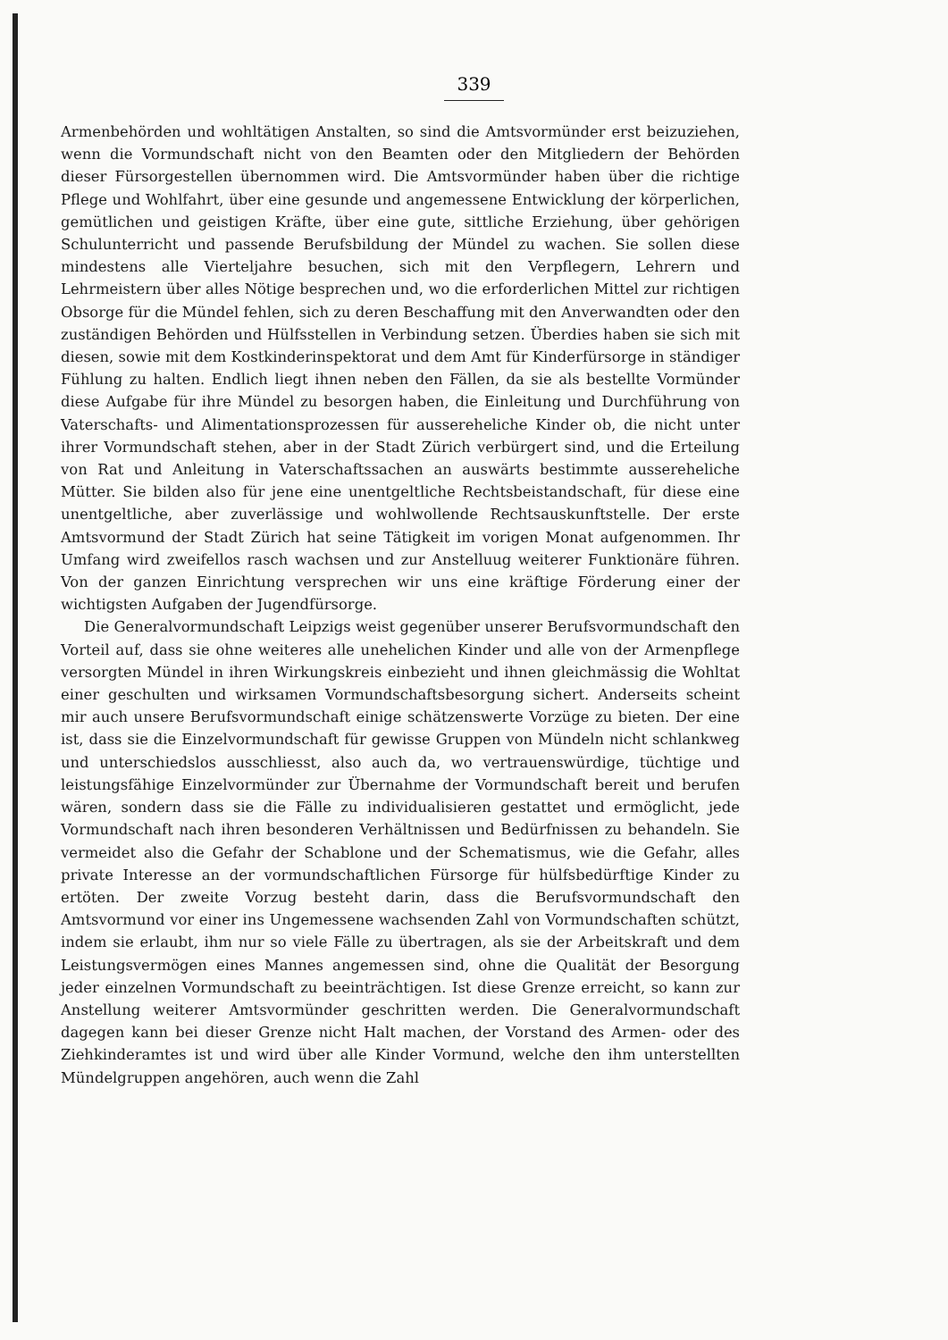339
Armenbehörden und wohltätigen Anstalten, so sind die Amtsvormünder erst beizuziehen, wenn die Vormundschaft nicht von den Beamten oder den Mitgliedern der Behörden dieser Fürsorgestellen übernommen wird. Die Amtsvormünder haben über die richtige Pflege und Wohlfahrt, über eine gesunde und angemessene Entwicklung der körperlichen, gemütlichen und geistigen Kräfte, über eine gute, sittliche Erziehung, über gehörigen Schulunterricht und passende Berufsbildung der Mündel zu wachen. Sie sollen diese mindestens alle Vierteljahre besuchen, sich mit den Verpflegern, Lehrern und Lehrmeistern über alles Nötige besprechen und, wo die erforderlichen Mittel zur richtigen Obsorge für die Mündel fehlen, sich zu deren Beschaffung mit den Anverwandten oder den zuständigen Behörden und Hülfsstellen in Verbindung setzen. Überdies haben sie sich mit diesen, sowie mit dem Kostkinderinspektorat und dem Amt für Kinderfürsorge in ständiger Fühlung zu halten. Endlich liegt ihnen neben den Fällen, da sie als bestellte Vormünder diese Aufgabe für ihre Mündel zu besorgen haben, die Einleitung und Durchführung von Vaterschafts- und Alimentationsprozessen für aussereheliche Kinder ob, die nicht unter ihrer Vormundschaft stehen, aber in der Stadt Zürich verbürgert sind, und die Erteilung von Rat und Anleitung in Vaterschaftssachen an auswärts bestimmte aussereheliche Mütter. Sie bilden also für jene eine unentgeltliche Rechtsbeistandschaft, für diese eine unentgeltliche, aber zuverlässige und wohlwollende Rechtsauskunftstelle. Der erste Amtsvormund der Stadt Zürich hat seine Tätigkeit im vorigen Monat aufgenommen. Ihr Umfang wird zweifellos rasch wachsen und zur Anstelluug weiterer Funktionäre führen. Von der ganzen Einrichtung versprechen wir uns eine kräftige Förderung einer der wichtigsten Aufgaben der Jugendfürsorge.
Die Generalvormundschaft Leipzigs weist gegenüber unserer Berufsvormundschaft den Vorteil auf, dass sie ohne weiteres alle unehelichen Kinder und alle von der Armenpflege versorgten Mündel in ihren Wirkungskreis einbezieht und ihnen gleichmässig die Wohltat einer geschulten und wirksamen Vormundschaftsbesorgung sichert. Anderseits scheint mir auch unsere Berufsvormundschaft einige schätzenswerte Vorzüge zu bieten. Der eine ist, dass sie die Einzelvormundschaft für gewisse Gruppen von Mündeln nicht schlankweg und unterschiedslos ausschliesst, also auch da, wo vertrauenswürdige, tüchtige und leistungsfähige Einzelvormünder zur Übernahme der Vormundschaft bereit und berufen wären, sondern dass sie die Fälle zu individualisieren gestattet und ermöglicht, jede Vormundschaft nach ihren besonderen Verhältnissen und Bedürfnissen zu behandeln. Sie vermeidet also die Gefahr der Schablone und der Schematismus, wie die Gefahr, alles private Interesse an der vormundschaftlichen Fürsorge für hülfsbedürftige Kinder zu ertöten. Der zweite Vorzug besteht darin, dass die Berufsvormundschaft den Amtsvormund vor einer ins Ungemessene wachsenden Zahl von Vormundschaften schützt, indem sie erlaubt, ihm nur so viele Fälle zu übertragen, als sie der Arbeitskraft und dem Leistungsvermögen eines Mannes angemessen sind, ohne die Qualität der Besorgung jeder einzelnen Vormundschaft zu beeinträchtigen. Ist diese Grenze erreicht, so kann zur Anstellung weiterer Amtsvormünder geschritten werden. Die Generalvormundschaft dagegen kann bei dieser Grenze nicht Halt machen, der Vorstand des Armen- oder des Ziehkinderamtes ist und wird über alle Kinder Vormund, welche den ihm unterstellten Mündelgruppen angehören, auch wenn die Zahl